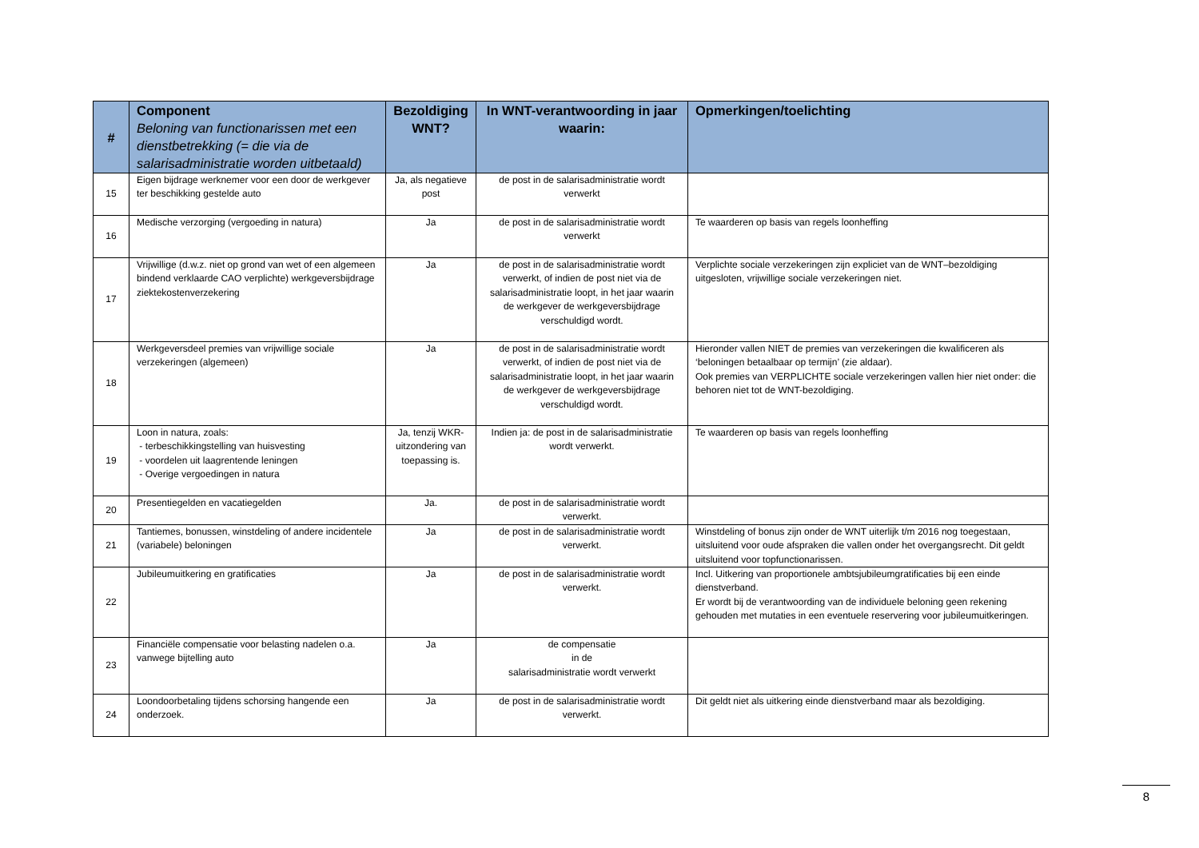| # | Component Beloning van functionarissen met een dienstbetrekking (= die via de salarisadministratie worden uitbetaald) | Bezoldiging WNT? | In WNT-verantwoording in jaar waarin: | Opmerkingen/toelichting |
| --- | --- | --- | --- | --- |
| 15 | Eigen bijdrage werknemer voor een door de werkgever ter beschikking gestelde auto | Ja, als negatieve post | de post in de salarisadministratie wordt verwerkt | |
| 16 | Medische verzorging (vergoeding in natura) | Ja | de post in de salarisadministratie wordt verwerkt | Te waarderen op basis van regels loonheffing |
| 17 | Vrijwillige (d.w.z. niet op grond van wet of een algemeen bindend verklaarde CAO verplichte) werkgeversbijdrage ziektekostenverzekering | Ja | de post in de salarisadministratie wordt verwerkt, of indien de post niet via de salarisadministratie loopt, in het jaar waarin de werkgever de werkgeversbijdrage verschuldigd wordt. | Verplichte sociale verzekeringen zijn expliciet van de WNT–bezoldiging uitgesloten, vrijwillige sociale verzekeringen niet. |
| 18 | Werkgeversdeel premies van vrijwillige sociale verzekeringen (algemeen) | Ja | de post in de salarisadministratie wordt verwerkt, of indien de post niet via de salarisadministratie loopt, in het jaar waarin de werkgever de werkgeversbijdrage verschuldigd wordt. | Hieronder vallen NIET de premies van verzekeringen die kwalificeren als ‘beloningen betaalbaar op termijn’ (zie aldaar). Ook premies van VERPLICHTE sociale verzekeringen vallen hier niet onder: die behoren niet tot de WNT-bezoldiging. |
| 19 | Loon in natura, zoals: - terbeschikkingstelling van huisvesting - voordelen uit laagrentende leningen - Overige vergoedingen in natura | Ja, tenzij WKR-uitzondering van toepassing is. | Indien ja: de post in de salarisadministratie wordt verwerkt. | Te waarderen op basis van regels loonheffing |
| 20 | Presentiegelden en vacatiegelden | Ja. | de post in de salarisadministratie wordt verwerkt. | |
| 21 | Tantiemes, bonussen, winstdeling of andere incidentele (variabele) beloningen | Ja | de post in de salarisadministratie wordt verwerkt. | Winstdeling of bonus zijn onder de WNT uiterlijk t/m 2016 nog toegestaan, uitsluitend voor oude afspraken die vallen onder het overgangsrecht. Dit geldt uitsluitend voor topfunctionarissen. |
| 22 | Jubileumuitkering en gratificaties | Ja | de post in de salarisadministratie wordt verwerkt. | Incl. Uitkering van proportionele ambtsjubileumgratificaties bij een einde dienstverband. Er wordt bij de verantwoording van de individuele beloning geen rekening gehouden met mutaties in een eventuele reservering voor jubileumuitkeringen. |
| 23 | Financiële compensatie voor belasting nadelen o.a. vanwege bijtelling auto | Ja | de compensatie in de salarisadministratie wordt verwerkt | |
| 24 | Loondoorbetaling tijdens schorsing hangende een onderzoek. | Ja | de post in de salarisadministratie wordt verwerkt. | Dit geldt niet als uitkering einde dienstverband maar als bezoldiging. |
8